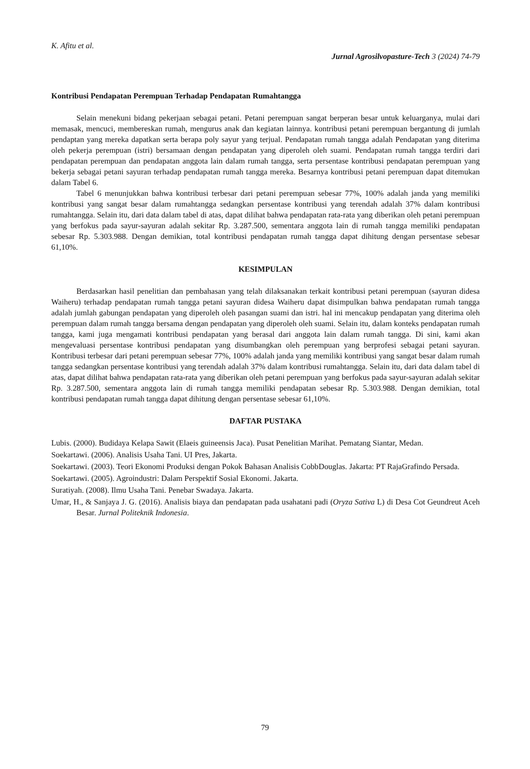K. Afitu et al.
Jurnal Agrosilvopasture-Tech 3 (2024) 74-79
Kontribusi Pendapatan Perempuan Terhadap Pendapatan Rumahtangga
Selain menekuni bidang pekerjaan sebagai petani. Petani perempuan sangat berperan besar untuk keluarganya, mulai dari memasak, mencuci, membereskan rumah, mengurus anak dan kegiatan lainnya. kontribusi petani perempuan bergantung di jumlah pendaptan yang mereka dapatkan serta berapa poly sayur yang terjual. Pendapatan rumah tangga adalah Pendapatan yang diterima oleh pekerja perempuan (istri) bersamaan dengan pendapatan yang diperoleh oleh suami. Pendapatan rumah tangga terdiri dari pendapatan perempuan dan pendapatan anggota lain dalam rumah tangga, serta persentase kontribusi pendapatan perempuan yang bekerja sebagai petani sayuran terhadap pendapatan rumah tangga mereka. Besarnya kontribusi petani perempuan dapat ditemukan dalam Tabel 6.
Tabel 6 menunjukkan bahwa kontribusi terbesar dari petani perempuan sebesar 77%, 100% adalah janda yang memiliki kontribusi yang sangat besar dalam rumahtangga sedangkan persentase kontribusi yang terendah adalah 37% dalam kontribusi rumahtangga. Selain itu, dari data dalam tabel di atas, dapat dilihat bahwa pendapatan rata-rata yang diberikan oleh petani perempuan yang berfokus pada sayur-sayuran adalah sekitar Rp. 3.287.500, sementara anggota lain di rumah tangga memiliki pendapatan sebesar Rp. 5.303.988. Dengan demikian, total kontribusi pendapatan rumah tangga dapat dihitung dengan persentase sebesar 61,10%.
KESIMPULAN
Berdasarkan hasil penelitian dan pembahasan yang telah dilaksanakan terkait kontribusi petani perempuan (sayuran didesa Waiheru) terhadap pendapatan rumah tangga petani sayuran didesa Waiheru dapat disimpulkan bahwa pendapatan rumah tangga adalah jumlah gabungan pendapatan yang diperoleh oleh pasangan suami dan istri. hal ini mencakup pendapatan yang diterima oleh perempuan dalam rumah tangga bersama dengan pendapatan yang diperoleh oleh suami. Selain itu, dalam konteks pendapatan rumah tangga, kami juga mengamati kontribusi pendapatan yang berasal dari anggota lain dalam rumah tangga. Di sini, kami akan mengevaluasi persentase kontribusi pendapatan yang disumbangkan oleh perempuan yang berprofesi sebagai petani sayuran. Kontribusi terbesar dari petani perempuan sebesar 77%, 100% adalah janda yang memiliki kontribusi yang sangat besar dalam rumah tangga sedangkan persentase kontribusi yang terendah adalah 37% dalam kontribusi rumahtangga. Selain itu, dari data dalam tabel di atas, dapat dilihat bahwa pendapatan rata-rata yang diberikan oleh petani perempuan yang berfokus pada sayur-sayuran adalah sekitar Rp. 3.287.500, sementara anggota lain di rumah tangga memiliki pendapatan sebesar Rp. 5.303.988. Dengan demikian, total kontribusi pendapatan rumah tangga dapat dihitung dengan persentase sebesar 61,10%.
DAFTAR PUSTAKA
Lubis. (2000). Budidaya Kelapa Sawit (Elaeis guineensis Jaca). Pusat Penelitian Marihat. Pematang Siantar, Medan.
Soekartawi. (2006). Analisis Usaha Tani. UI Pres, Jakarta.
Soekartawi. (2003). Teori Ekonomi Produksi dengan Pokok Bahasan Analisis CobbDouglas. Jakarta: PT RajaGrafindo Persada.
Soekartawi. (2005). Agroindustri: Dalam Perspektif Sosial Ekonomi. Jakarta.
Suratiyah. (2008). Ilmu Usaha Tani. Penebar Swadaya. Jakarta.
Umar, H., & Sanjaya J. G. (2016). Analisis biaya dan pendapatan pada usahatani padi (Oryza Sativa L) di Desa Cot Geundreut Aceh Besar. Jurnal Politeknik Indonesia.
79